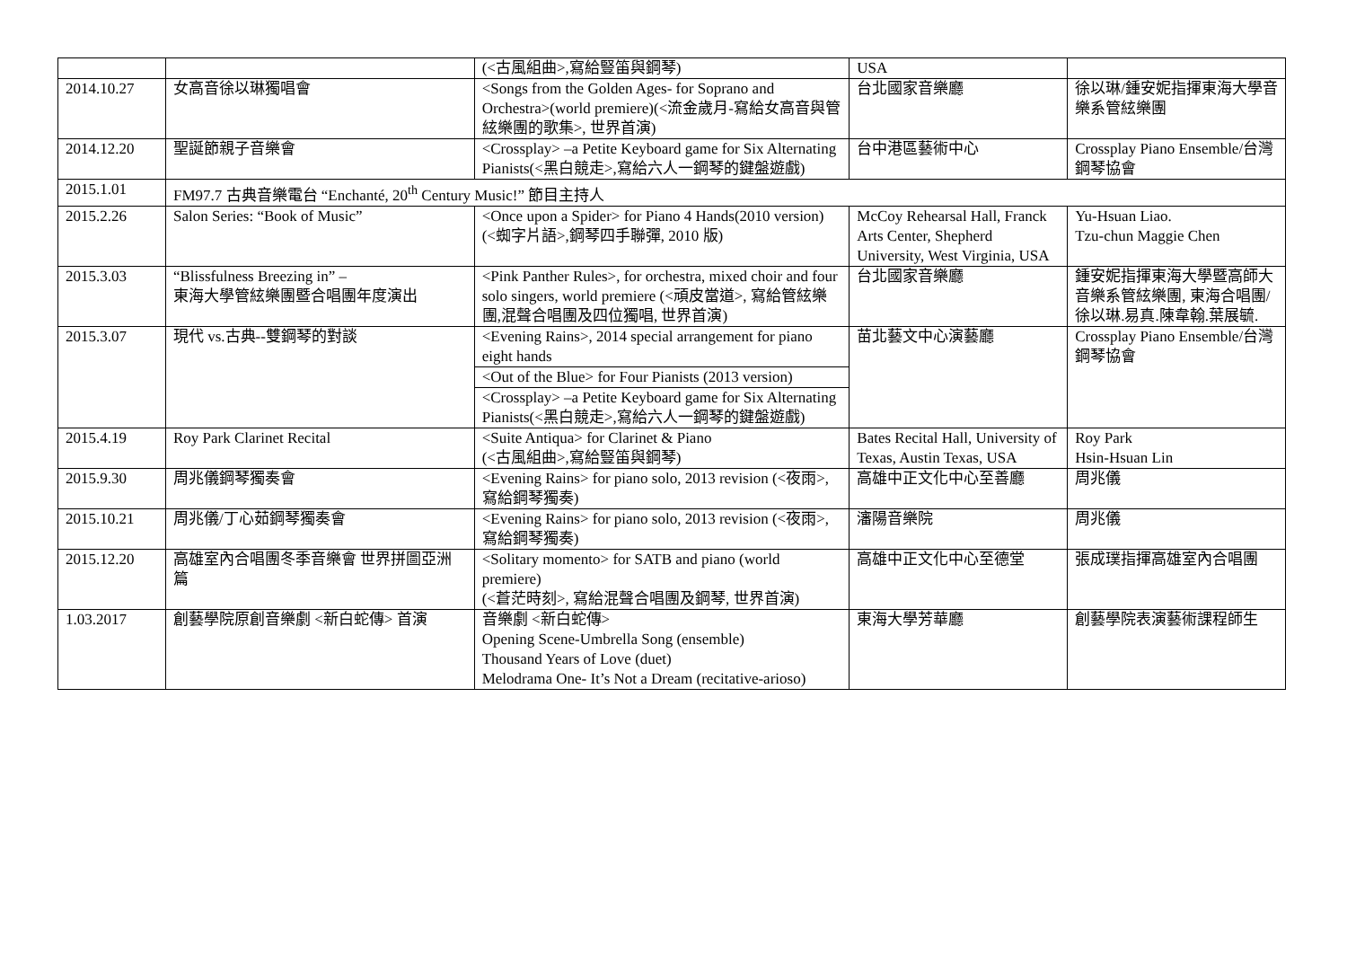| | | (<古風組曲>,寫給豎笛與鋼琴) | USA | |
| 2014.10.27 | 女高音徐以琳獨唱會 | <Songs from the Golden Ages- for Soprano and Orchestra>(world premiere)(<流金歲月-寫給女高音與管絃樂團的歌集>, 世界首演) | 台北國家音樂廳 | 徐以琳/鍾安妮指揮東海大學音樂系管絃樂團 |
| 2014.12.20 | 聖誕節親子音樂會 | <Crossplay> –a Petite Keyboard game for Six Alternating Pianists(<黑白競走>,寫給六人一鋼琴的鍵盤遊戲) | 台中港區藝術中心 | Crossplay Piano Ensemble/台灣鋼琴協會 |
| 2015.1.01 | FM97.7 古典音樂電台 “Enchanté, 20<sup>th</sup> Century Music!” 節目主持人 | | | |
| 2015.2.26 | Salon Series: “Book of Music” | <Once upon a Spider> for Piano 4 Hands(2010 version) (<蜘字片語>,鋼琴四手聯彈, 2010 版) | McCoy Rehearsal Hall, Franck Arts Center, Shepherd University, West Virginia, USA | Yu-Hsuan Liao. Tzu-chun Maggie Chen |
| 2015.3.03 | “Blissfulness Breezing in” – 東海大學管絃樂團暨合唱團年度演出 | <Pink Panther Rules>, for orchestra, mixed choir and four solo singers, world premiere (<頑皮當道>, 寫給管絃樂團,混聲合唱團及四位獨唱, 世界首演) | 台北國家音樂廳 | 鍾安妮指揮東海大學暨高師大音樂系管絃樂團, 東海合唱團/徐以琳.易真.陳韋翰.葉展毓. |
| 2015.3.07 | 現代 vs.古典--雙鋼琴的對談 | <Evening Rains>, 2014 special arrangement for piano eight hands | 苗北藝文中心演藝廳 | Crossplay Piano Ensemble/台灣鋼琴協會 |
| | | <Out of the Blue> for Four Pianists (2013 version) | | |
| | | <Crossplay> –a Petite Keyboard game for Six Alternating Pianists(<黑白競走>,寫給六人一鋼琴的鍵盤遊戲) | | |
| 2015.4.19 | Roy Park Clarinet Recital | <Suite Antiqua> for Clarinet & Piano (<古風組曲>,寫給豎笛與鋼琴) | Bates Recital Hall, University of Texas, Austin Texas, USA | Roy Park Hsin-Hsuan Lin |
| 2015.9.30 | 周兆儀鋼琴獨奏會 | <Evening Rains> for piano solo, 2013 revision (<夜雨>, 寫給鋼琴獨奏) | 高雄中正文化中心至善廳 | 周兆儀 |
| 2015.10.21 | 周兆儀/丁心茹鋼琴獨奏會 | <Evening Rains> for piano solo, 2013 revision (<夜雨>, 寫給鋼琴獨奏) | 瀋陽音樂院 | 周兆儀 |
| 2015.12.20 | 高雄室內合唱團冬季音樂會 世界拼圖亞洲篇 | <Solitary momento> for SATB and piano (world premiere) (<蒼茫時刻>, 寫給混聲合唱團及鋼琴, 世界首演) | 高雄中正文化中心至德堂 | 張成璞指揮高雄室內合唱團 |
| 1.03.2017 | 創藝學院原創音樂劇 <新白蛇傳> 首演 | 音樂劇 <新白蛇傳> Opening Scene-Umbrella Song (ensemble) Thousand Years of Love (duet) Melodrama One- It’s Not a Dream (recitative-arioso) | 東海大學芳華廳 | 創藝學院表演藝術課程師生 |